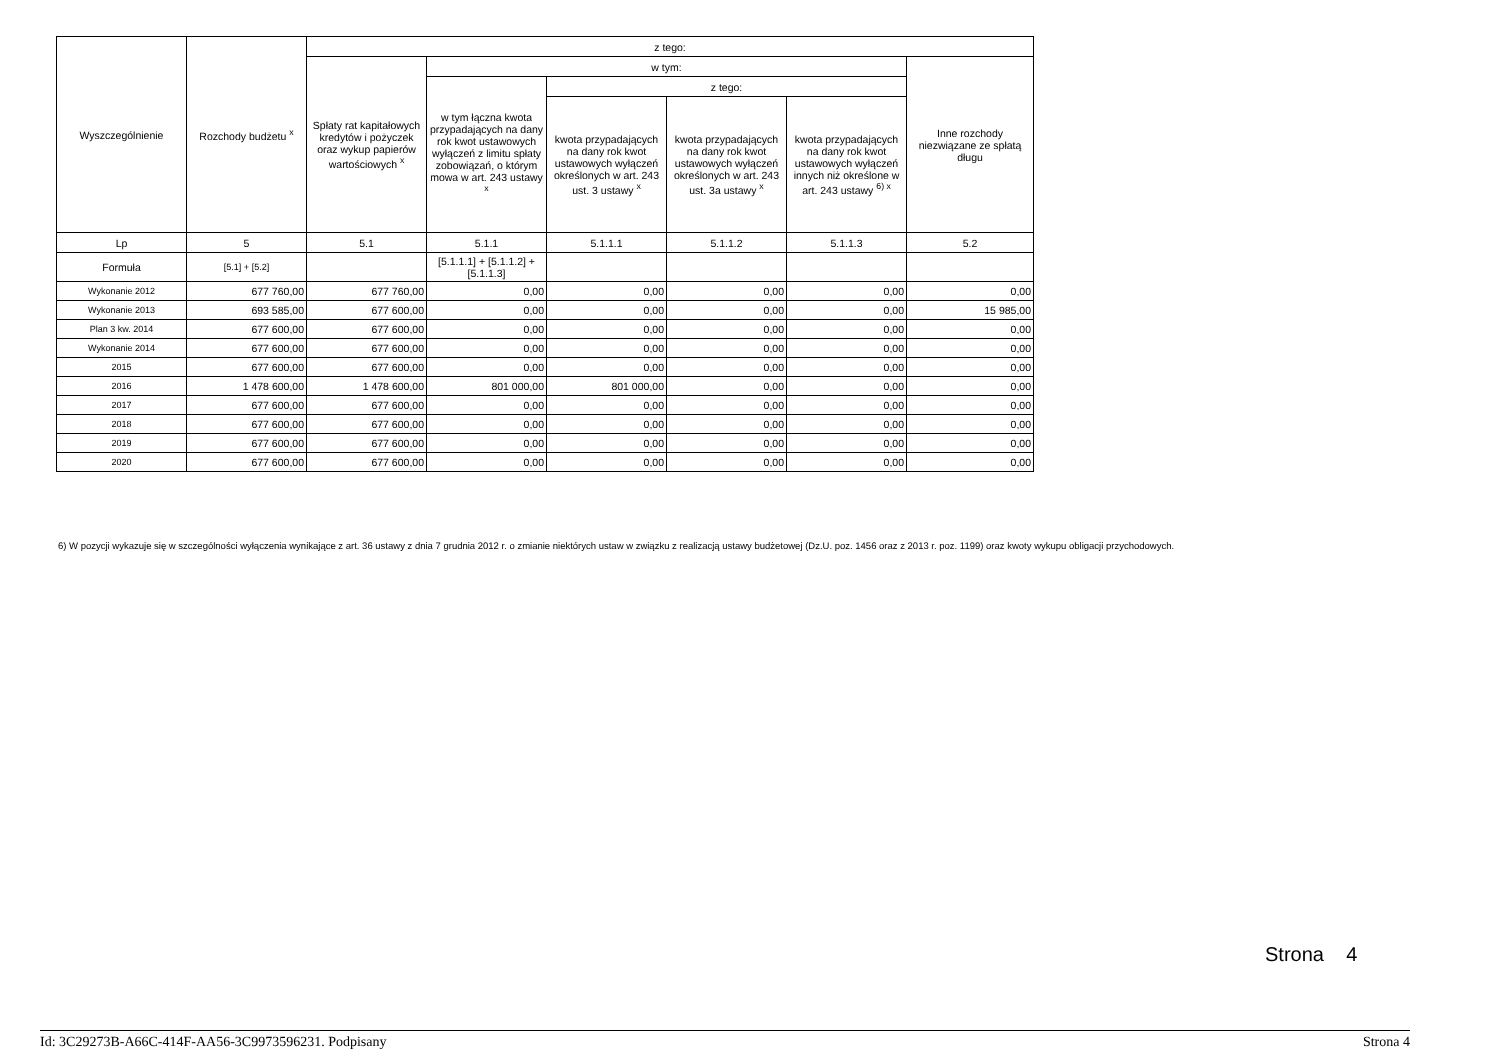| Wyszczególnienie | Rozchody budżetu <sup>x</sup> | z tego: | | | | | |
| --- | --- | --- | --- | --- | --- | --- | --- |
| | | Spłaty rat kapitałowych kredytów i pożyczek oraz wykup papierów wartościowych <sup>x</sup> | w tym: | | | | Inne rozchody niezwiązane ze spłatą długu |
| | | | w tym łączna kwota przypadających na dany rok kwot ustawowych wyłączeń z limitu spłaty zobowiązań, o którym mowa w art. 243 ustawy <sup>x</sup> | z tego: | | | |
| | | | | kwota przypadających na dany rok kwot ustawowych wyłączeń określonych w art. 243 ust. 3 ustawy <sup>x</sup> | kwota przypadających na dany rok kwot ustawowych wyłączeń określonych w art. 243 ust. 3a ustawy <sup>x</sup> | kwota przypadających na dany rok kwot ustawowych wyłączeń innych niż określone w art. 243 ustawy <sup>6) x</sup> | |
| Lp | 5 | 5.1 | 5.1.1 | 5.1.1.1 | 5.1.1.2 | 5.1.1.3 | 5.2 |
| Formuła | [5.1] + [5.2] | | [5.1.1.1] + [5.1.1.2] + [5.1.1.3] | | | | |
| Wykonanie 2012 | 677 760,00 | 677 760,00 | 0,00 | 0,00 | 0,00 | 0,00 | 0,00 |
| Wykonanie 2013 | 693 585,00 | 677 600,00 | 0,00 | 0,00 | 0,00 | 0,00 | 15 985,00 |
| Plan 3 kw. 2014 | 677 600,00 | 677 600,00 | 0,00 | 0,00 | 0,00 | 0,00 | 0,00 |
| Wykonanie 2014 | 677 600,00 | 677 600,00 | 0,00 | 0,00 | 0,00 | 0,00 | 0,00 |
| 2015 | 677 600,00 | 677 600,00 | 0,00 | 0,00 | 0,00 | 0,00 | 0,00 |
| 2016 | 1 478 600,00 | 1 478 600,00 | 801 000,00 | 801 000,00 | 0,00 | 0,00 | 0,00 |
| 2017 | 677 600,00 | 677 600,00 | 0,00 | 0,00 | 0,00 | 0,00 | 0,00 |
| 2018 | 677 600,00 | 677 600,00 | 0,00 | 0,00 | 0,00 | 0,00 | 0,00 |
| 2019 | 677 600,00 | 677 600,00 | 0,00 | 0,00 | 0,00 | 0,00 | 0,00 |
| 2020 | 677 600,00 | 677 600,00 | 0,00 | 0,00 | 0,00 | 0,00 | 0,00 |
6) W pozycji wykazuje się w szczególności wyłączenia wynikające z art. 36 ustawy z dnia 7 grudnia 2012 r. o zmianie niektórych ustaw w związku z realizacją ustawy budżetowej (Dz.U. poz. 1456 oraz z 2013 r. poz. 1199) oraz kwoty wykupu obligacji przychodowych.
Strona 4
Id: 3C29273B-A66C-414F-AA56-3C9973596231. Podpisany Strona 4